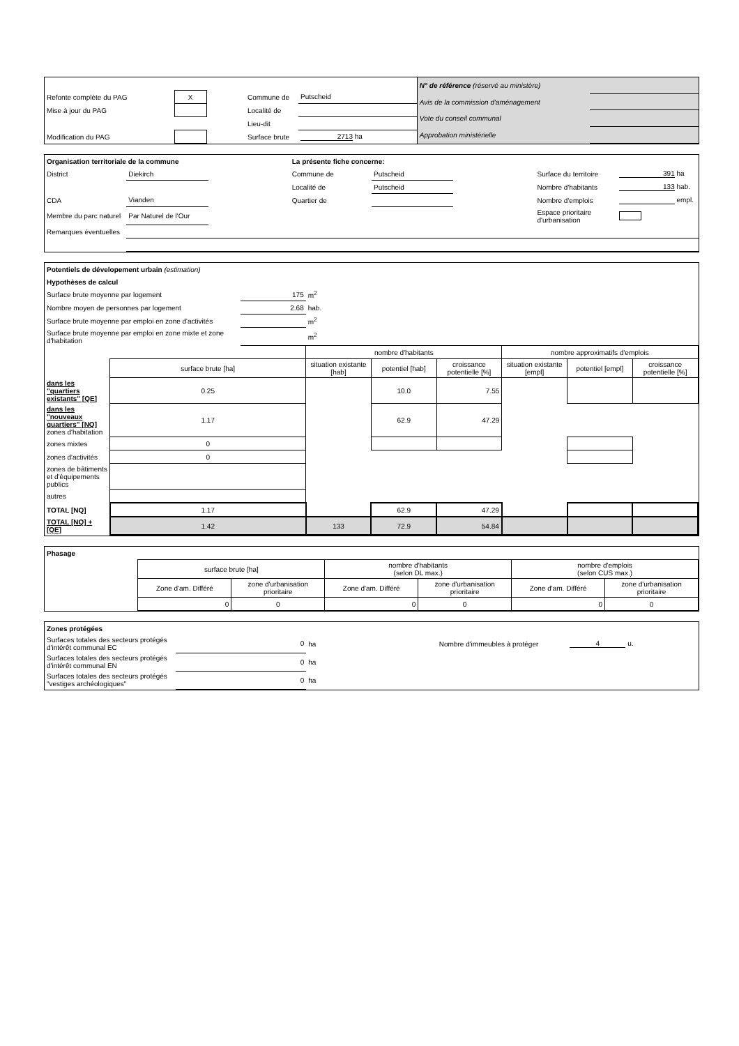| Refonte complète du PAG | X | | Commune de | Putscheid |
| Mise à jour du PAG | | | Localité de | |
| | | | Lieu-dit | |
| Modification du PAG | | | Surface brute | 2713 ha |
| N° de référence (réservé au ministère) | |
| Avis de la commission d'aménagement | |
| Vote du conseil communal | |
| Approbation ministérielle | |
| Organisation territoriale de la commune | | | La présente fiche concerne: | | | | |
| District | Diekirch | | Commune de | Putscheid | | Surface du territoire | 391 ha |
| | | | Localité de | Putscheid | | Nombre d'habitants | 133 hab. |
| CDA | Vianden | | Quartier de | | | Nombre d'emplois | empl. |
| Membre du parc naturel | Par Naturel de l'Our | | | | | Espace prioritaire d'urbanisation | |
| Remarques éventuelles | | | | | | | |
| Potentiels de dévelopement urbain (estimation) | | | | | | | | |
| Hypothèses de calcul | | | | | | | | |
| Surface brute moyenne par logement | | 175 | m<sup>2</sup> | | | | | |
| Nombre moyen de personnes par logement | | 2.68 | hab. | | | | | |
| Surface brute moyenne par emploi en zone d'activités | | | m<sup>2</sup> | | | | | |
| Surface brute moyenne par emploi en zone mixte et zone d'habitation | | | m<sup>2</sup> | | | | | |
| | | | nombre d'habitants | | | nombre approximatifs d'emplois | | |
| | surface brute [ha] | | situation existante [hab] | potentiel [hab] | croissance potentielle [%] | situation existante [empl] | potentiel [empl] | croissance potentielle [%] |
| dans les "quartiers existants" [QE] | 0.25 | | | 10.0 | 7.55 | | | |
| dans les "nouveaux quartiers" [NQ] zones d'habitation | 1.17 | | | 62.9 | 47.29 | | | |
| zones mixtes | 0 | | | | | | | |
| zones d'activités | 0 | | | | | | | |
| zones de bâtiments et d'équipements publics | | | | | | | | |
| autres | | | | | | | | |
| TOTAL [NQ] | 1.17 | | | 62.9 | 47.29 | | | |
| TOTAL [NQ] + [QE] | 1.42 | | 133 | 72.9 | 54.84 | | | |
| Phasage | | | | | | |
| | surface brute [ha] | | nombre d'habitants (selon DL max.) | | nombre d'emplois (selon CUS max.) | |
| | Zone d'am. Différé | zone d'urbanisation prioritaire | Zone d'am. Différé | zone d'urbanisation prioritaire | Zone d'am. Différé | zone d'urbanisation prioritaire |
| | 0 | 0 | 0 | 0 | 0 | 0 |
| Zones protégées | | | | |
| Surfaces totales des secteurs protégés d'intérêt communal EC | 0 | ha | Nombre d'immeubles à protéger | 4 u. |
| Surfaces totales des secteurs protégés d'intérêt communal EN | 0 | ha | | |
| Surfaces totales des secteurs protégés "vestiges archéologiques" | 0 | ha | | |